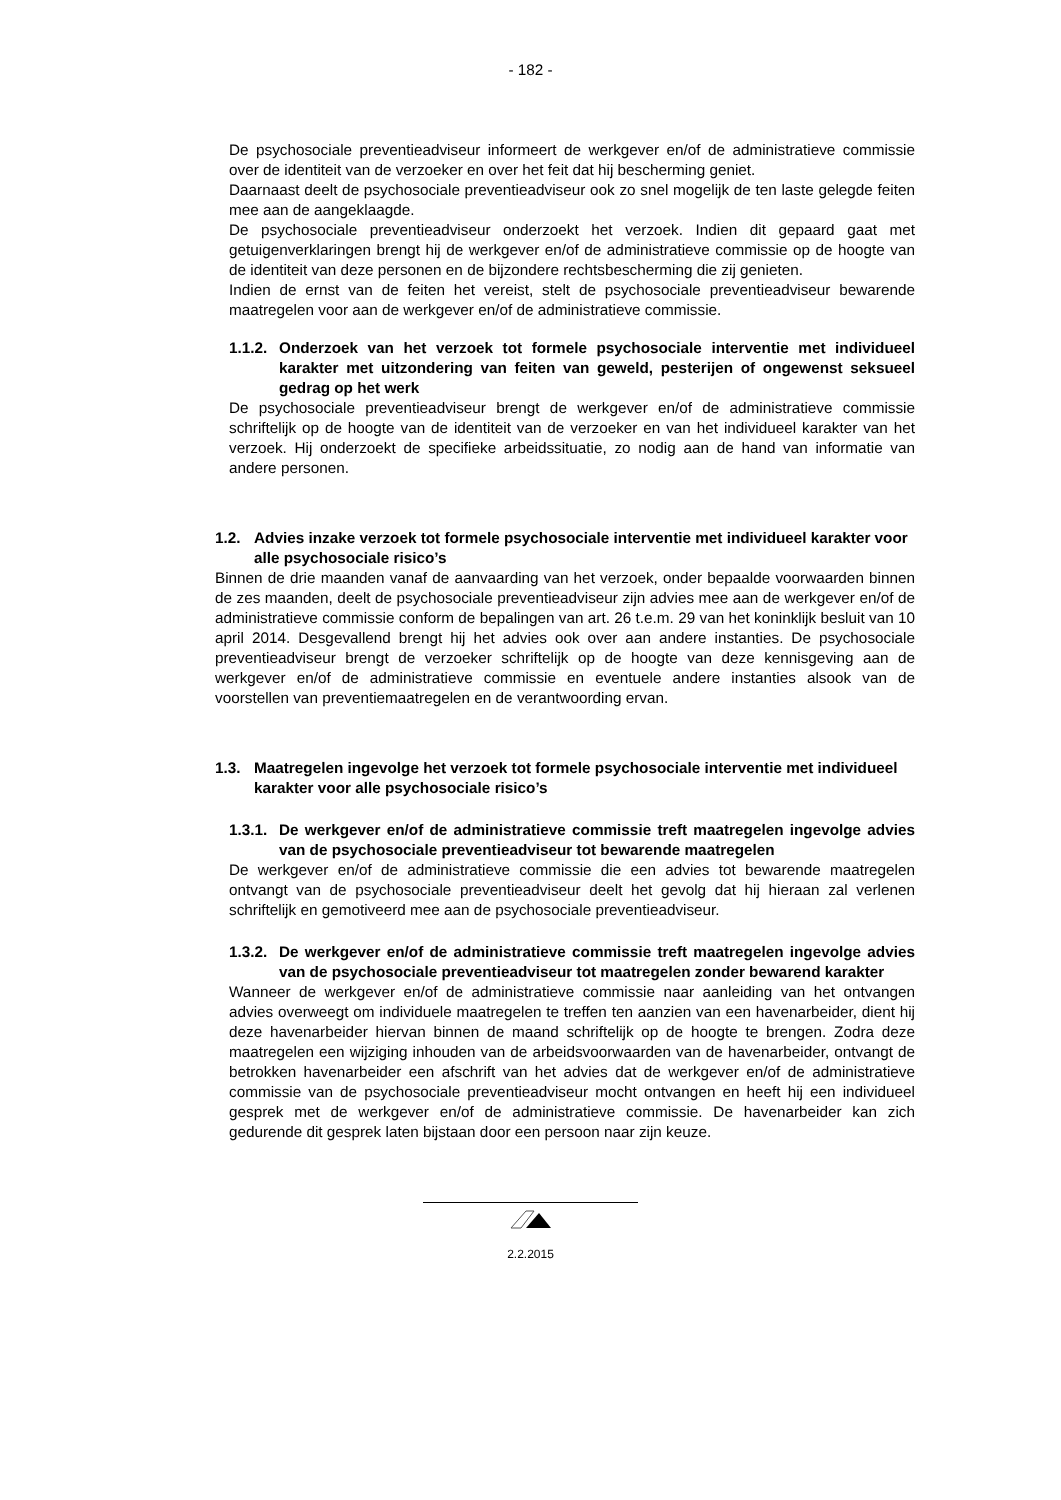- 182 -
De psychosociale preventieadviseur informeert de werkgever en/of de administratieve commissie over de identiteit van de verzoeker en over het feit dat hij bescherming geniet.
Daarnaast deelt de psychosociale preventieadviseur ook zo snel mogelijk de ten laste gelegde feiten mee aan de aangeklaagde.
De psychosociale preventieadviseur onderzoekt het verzoek. Indien dit gepaard gaat met getuigenverklaringen brengt hij de werkgever en/of de administratieve commissie op de hoogte van de identiteit van deze personen en de bijzondere rechtsbescherming die zij genieten.
Indien de ernst van de feiten het vereist, stelt de psychosociale preventieadviseur bewarende maatregelen voor aan de werkgever en/of de administratieve commissie.
1.1.2. Onderzoek van het verzoek tot formele psychosociale interventie met individueel karakter met uitzondering van feiten van geweld, pesterijen of ongewenst seksueel gedrag op het werk
De psychosociale preventieadviseur brengt de werkgever en/of de administratieve commissie schriftelijk op de hoogte van de identiteit van de verzoeker en van het individueel karakter van het verzoek. Hij onderzoekt de specifieke arbeidssituatie, zo nodig aan de hand van informatie van andere personen.
1.2. Advies inzake verzoek tot formele psychosociale interventie met individueel karakter voor alle psychosociale risico’s
Binnen de drie maanden vanaf de aanvaarding van het verzoek, onder bepaalde voorwaarden binnen de zes maanden, deelt de psychosociale preventieadviseur zijn advies mee aan de werkgever en/of de administratieve commissie conform de bepalingen van art. 26 t.e.m. 29 van het koninklijk besluit van 10 april 2014. Desgevallend brengt hij het advies ook over aan andere instanties. De psychosociale preventieadviseur brengt de verzoeker schriftelijk op de hoogte van deze kennisgeving aan de werkgever en/of de administratieve commissie en eventuele andere instanties alsook van de voorstellen van preventiemaatregelen en de verantwoording ervan.
1.3. Maatregelen ingevolge het verzoek tot formele psychosociale interventie met individueel karakter voor alle psychosociale risico’s
1.3.1. De werkgever en/of de administratieve commissie treft maatregelen ingevolge advies van de psychosociale preventieadviseur tot bewarende maatregelen
De werkgever en/of de administratieve commissie die een advies tot bewarende maatregelen ontvangt van de psychosociale preventieadviseur deelt het gevolg dat hij hieraan zal verlenen schriftelijk en gemotiveerd mee aan de psychosociale preventieadviseur.
1.3.2. De werkgever en/of de administratieve commissie treft maatregelen ingevolge advies van de psychosociale preventieadviseur tot maatregelen zonder bewarend karakter
Wanneer de werkgever en/of de administratieve commissie naar aanleiding van het ontvangen advies overweegt om individuele maatregelen te treffen ten aanzien van een havenarbeider, dient hij deze havenarbeider hiervan binnen de maand schriftelijk op de hoogte te brengen. Zodra deze maatregelen een wijziging inhouden van de arbeidsvoorwaarden van de havenarbeider, ontvangt de betrokken havenarbeider een afschrift van het advies dat de werkgever en/of de administratieve commissie van de psychosociale preventieadviseur mocht ontvangen en heeft hij een individueel gesprek met de werkgever en/of de administratieve commissie. De havenarbeider kan zich gedurende dit gesprek laten bijstaan door een persoon naar zijn keuze.
2.2.2015